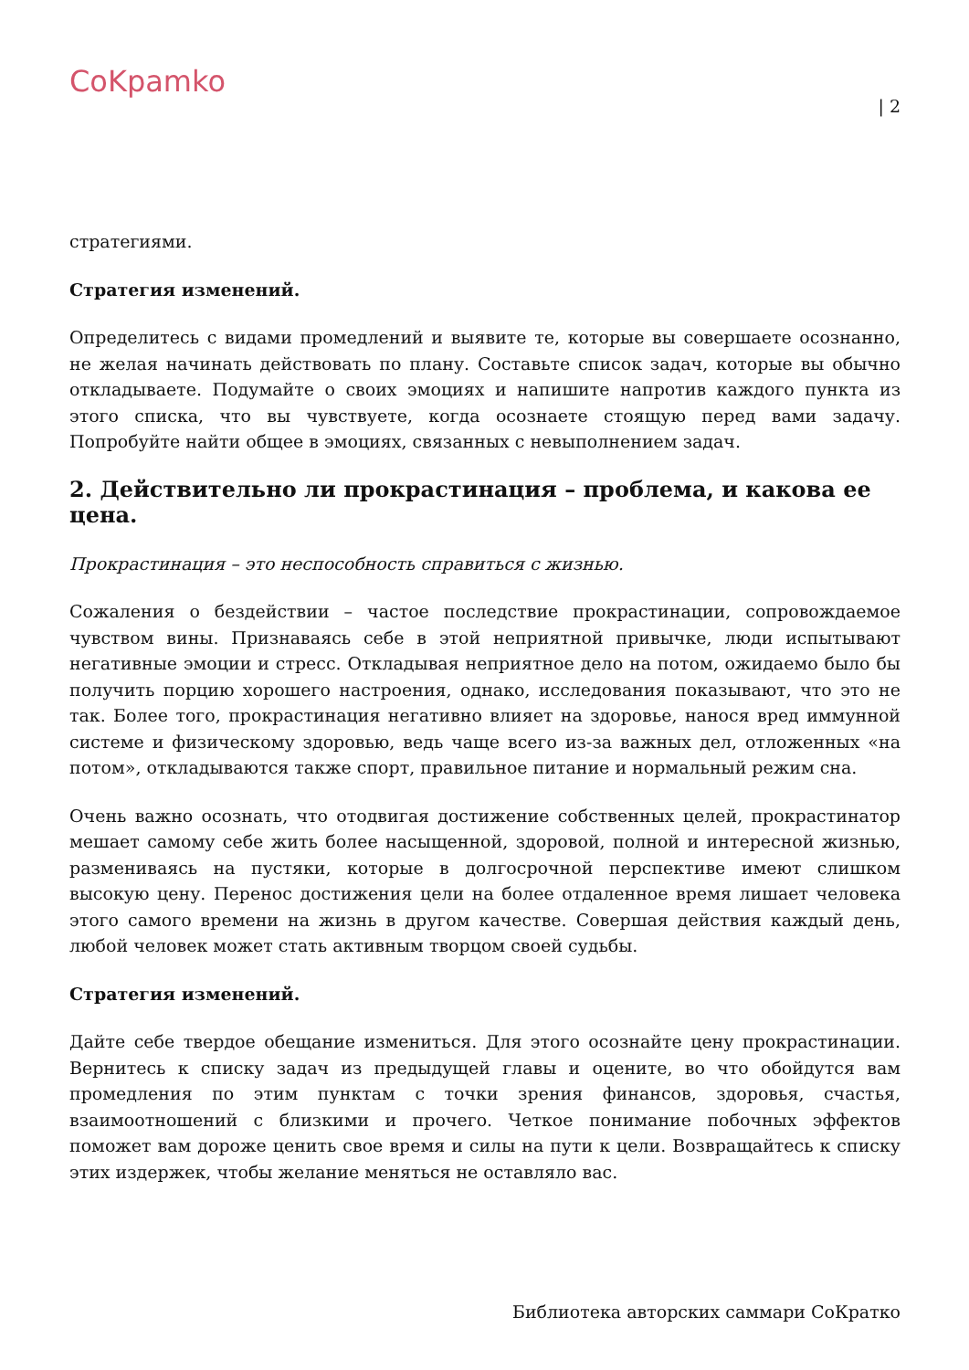CoKpamko
| 2
стратегиями.
Стратегия изменений.
Определитесь с видами промедлений и выявите те, которые вы совершаете осознанно, не желая начинать действовать по плану. Составьте список задач, которые вы обычно откладываете. Подумайте о своих эмоциях и напишите напротив каждого пункта из этого списка, что вы чувствуете, когда осознаете стоящую перед вами задачу. Попробуйте найти общее в эмоциях, связанных с невыполнением задач.
2. Действительно ли прокрастинация – проблема, и какова ее цена.
Прокрастинация – это неспособность справиться с жизнью.
Сожаления о бездействии – частое последствие прокрастинации, сопровождаемое чувством вины. Признаваясь себе в этой неприятной привычке, люди испытывают негативные эмоции и стресс. Откладывая неприятное дело на потом, ожидаемо было бы получить порцию хорошего настроения, однако, исследования показывают, что это не так. Более того, прокрастинация негативно влияет на здоровье, нанося вред иммунной системе и физическому здоровью, ведь чаще всего из-за важных дел, отложенных «на потом», откладываются также спорт, правильное питание и нормальный режим сна.
Очень важно осознать, что отодвигая достижение собственных целей, прокрастинатор мешает самому себе жить более насыщенной, здоровой, полной и интересной жизнью, размениваясь на пустяки, которые в долгосрочной перспективе имеют слишком высокую цену. Перенос достижения цели на более отдаленное время лишает человека этого самого времени на жизнь в другом качестве. Совершая действия каждый день, любой человек может стать активным творцом своей судьбы.
Стратегия изменений.
Дайте себе твердое обещание измениться. Для этого осознайте цену прокрастинации. Вернитесь к списку задач из предыдущей главы и оцените, во что обойдутся вам промедления по этим пунктам с точки зрения финансов, здоровья, счастья, взаимоотношений с близкими и прочего. Четкое понимание побочных эффектов поможет вам дороже ценить свое время и силы на пути к цели. Возвращайтесь к списку этих издержек, чтобы желание меняться не оставляло вас.
Библиотека авторских саммари СоКратко